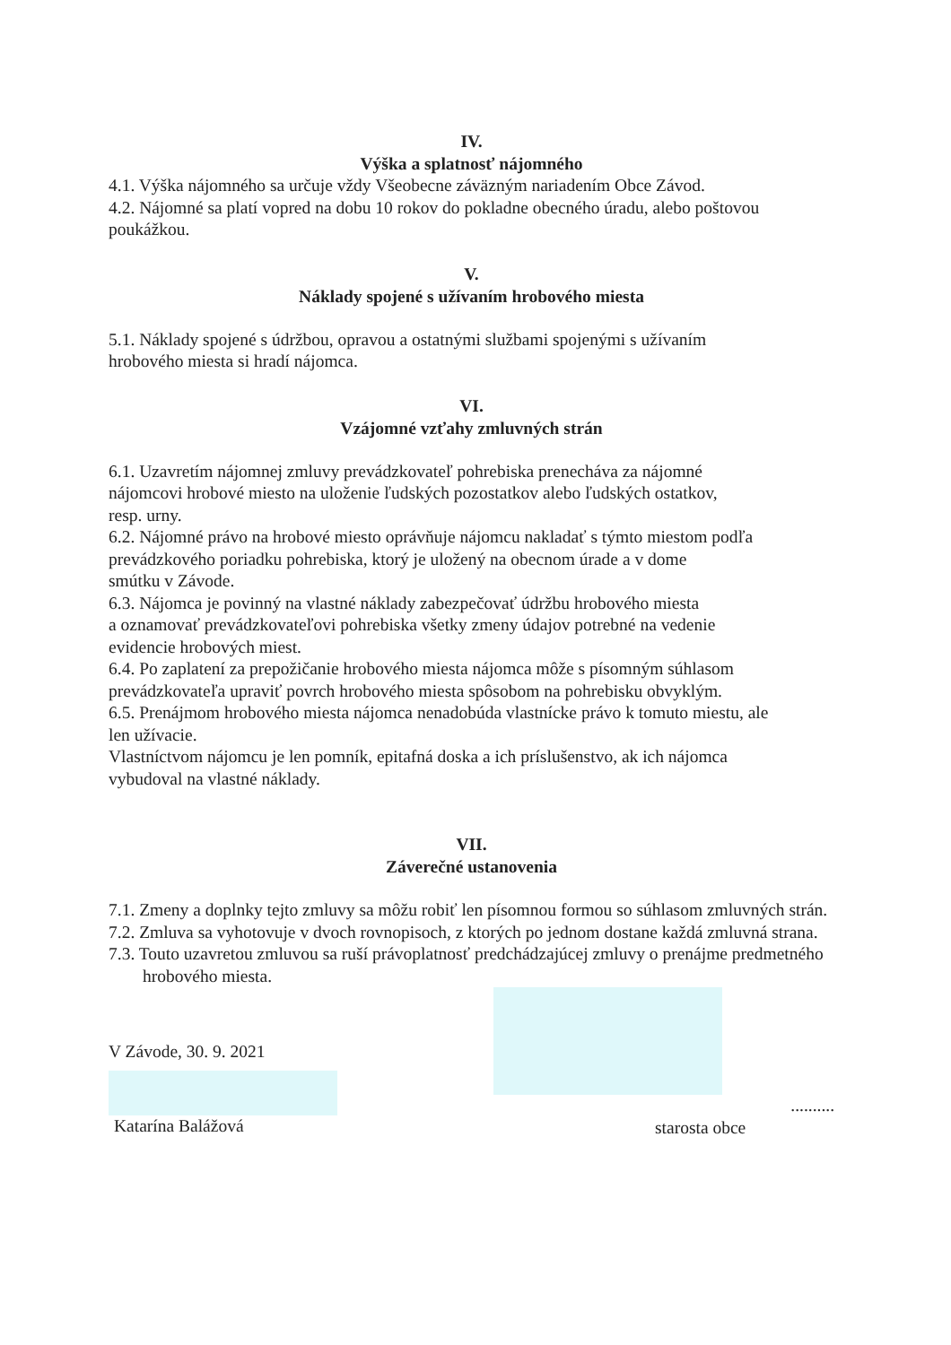IV.
Výška a splatnosť nájomného
4.1. Výška nájomného sa určuje vždy Všeobecne záväzným nariadením Obce Závod.
4.2. Nájomné sa platí vopred na dobu 10 rokov do pokladne obecného úradu, alebo poštovou poukážkou.
V.
Náklady spojené s užívaním hrobového miesta
5.1. Náklady spojené s údržbou, opravou a ostatnými službami spojenými s užívaním
hrobového miesta si hradí nájomca.
VI.
Vzájomné vzťahy zmluvných strán
6.1. Uzavretím nájomnej zmluvy prevádzkovateľ pohrebiska prenecháva za nájomné
nájomcovi hrobové miesto na uloženie ľudských pozostatkov alebo ľudských ostatkov,
resp. urny.
6.2. Nájomné právo na hrobové miesto oprávňuje nájomcu nakladať s týmto miestom podľa
prevádzkového poriadku pohrebiska, ktorý je uložený na obecnom úrade a v dome
smútku v Závode.
6.3. Nájomca je povinný na vlastné náklady zabezpečovať údržbu hrobového miesta
a oznamovať prevádzkovateľovi pohrebiska všetky zmeny údajov potrebné na vedenie
evidencie hrobových miest.
6.4. Po zaplatení za prepožičanie hrobového miesta nájomca môže s písomným súhlasom
prevádzkovateľa upraviť povrch hrobového miesta spôsobom na pohrebisku obvyklým.
6.5. Prenájmom hrobového miesta nájomca nenadobúda vlastnícke právo k tomuto miestu, ale
len užívacie.
Vlastníctvom nájomcu je len pomník, epitafná doska a ich príslušenstvo, ak ich nájomca
vybudoval na vlastné náklady.
VII.
Záverečné ustanovenia
7.1. Zmeny a doplnky tejto zmluvy sa môžu robiť len písomnou formou so súhlasom zmluvných strán.
7.2. Zmluva sa vyhotovuje v dvoch rovnopisoch, z ktorých po jednom dostane každá zmluvná strana.
7.3. Touto uzavretou zmluvou sa ruší právoplatnosť predchádzajúcej zmluvy o prenájme predmetného hrobového miesta.
V Závode, 30. 9. 2021
Katarína Balážová
..........
starosta obce